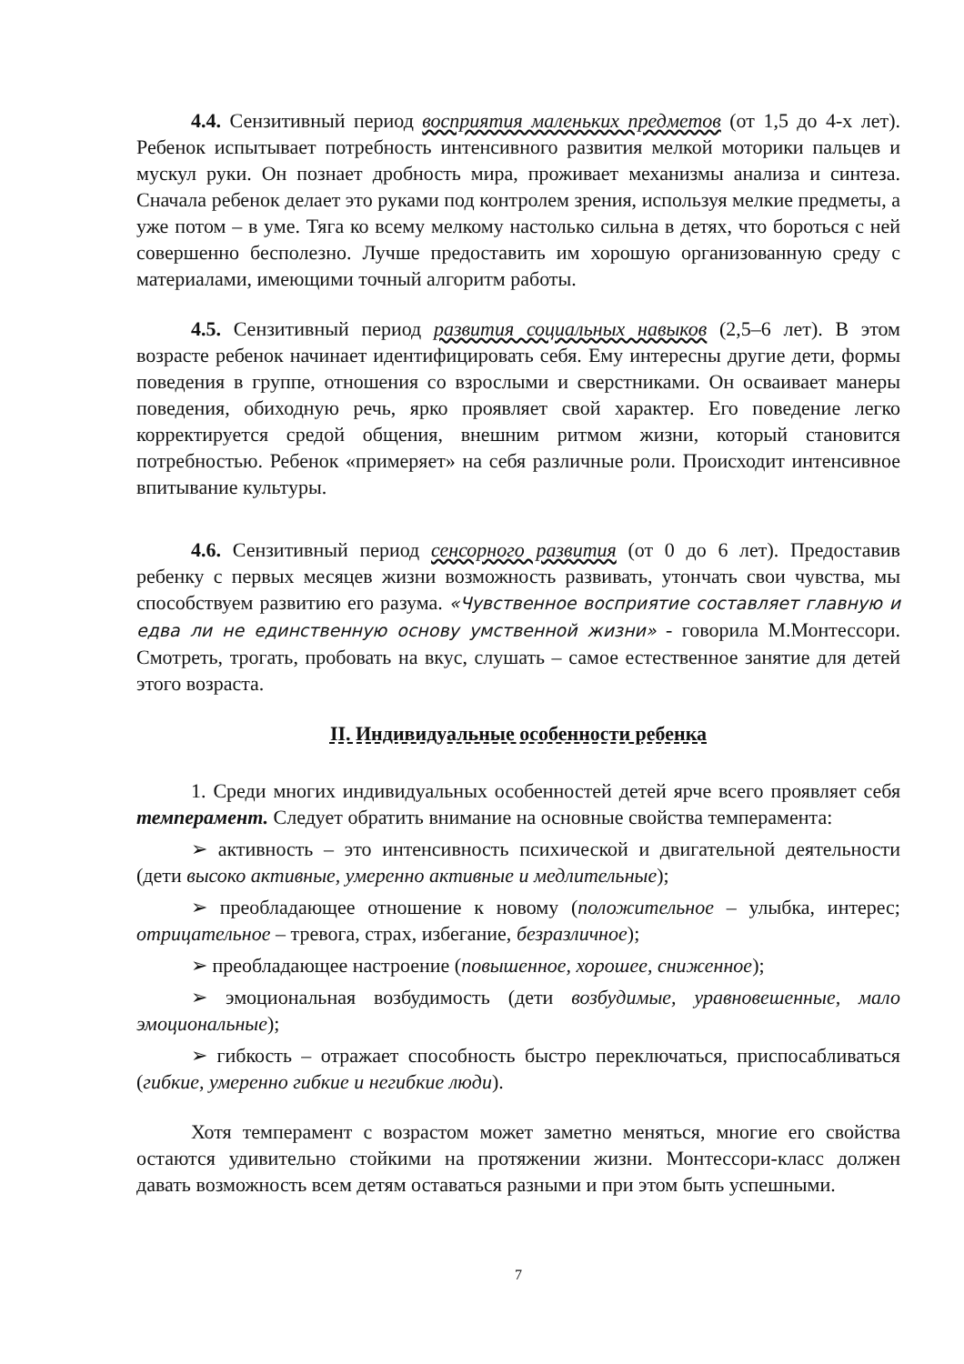4.4. Сензитивный период восприятия маленьких предметов (от 1,5 до 4-х лет). Ребенок испытывает потребность интенсивного развития мелкой моторики пальцев и мускул руки. Он познает дробность мира, проживает механизмы анализа и синтеза. Сначала ребенок делает это руками под контролем зрения, используя мелкие предметы, а уже потом – в уме. Тяга ко всему мелкому настолько сильна в детях, что бороться с ней совершенно бесполезно. Лучше предоставить им хорошую организованную среду с материалами, имеющими точный алгоритм работы.
4.5. Сензитивный период развития социальных навыков (2,5–6 лет). В этом возрасте ребенок начинает идентифицировать себя. Ему интересны другие дети, формы поведения в группе, отношения со взрослыми и сверстниками. Он осваивает манеры поведения, обиходную речь, ярко проявляет свой характер. Его поведение легко корректируется средой общения, внешним ритмом жизни, который становится потребностью. Ребенок «примеряет» на себя различные роли. Происходит интенсивное впитывание культуры.
4.6. Сензитивный период сенсорного развития (от 0 до 6 лет). Предоставив ребенку с первых месяцев жизни возможность развивать, утончать свои чувства, мы способствуем развитию его разума. «Чувственное восприятие составляет главную и едва ли не единственную основу умственной жизни» - говорила М.Монтессори. Смотреть, трогать, пробовать на вкус, слушать – самое естественное занятие для детей этого возраста.
II. Индивидуальные особенности ребенка
1. Среди многих индивидуальных особенностей детей ярче всего проявляет себя темперамент. Следует обратить внимание на основные свойства темперамента:
➢ активность – это интенсивность психической и двигательной деятельности (дети высоко активные, умеренно активные и медлительные);
➢ преобладающее отношение к новому (положительное – улыбка, интерес; отрицательное – тревога, страх, избегание, безразличное);
➢ преобладающее настроение (повышенное, хорошее, сниженное);
➢ эмоциональная возбудимость (дети возбудимые, уравновешенные, мало эмоциональные);
➢ гибкость – отражает способность быстро переключаться, приспосабливаться (гибкие, умеренно гибкие и негибкие люди).
Хотя темперамент с возрастом может заметно меняться, многие его свойства остаются удивительно стойкими на протяжении жизни. Монтессори-класс должен давать возможность всем детям оставаться разными и при этом быть успешными.
7